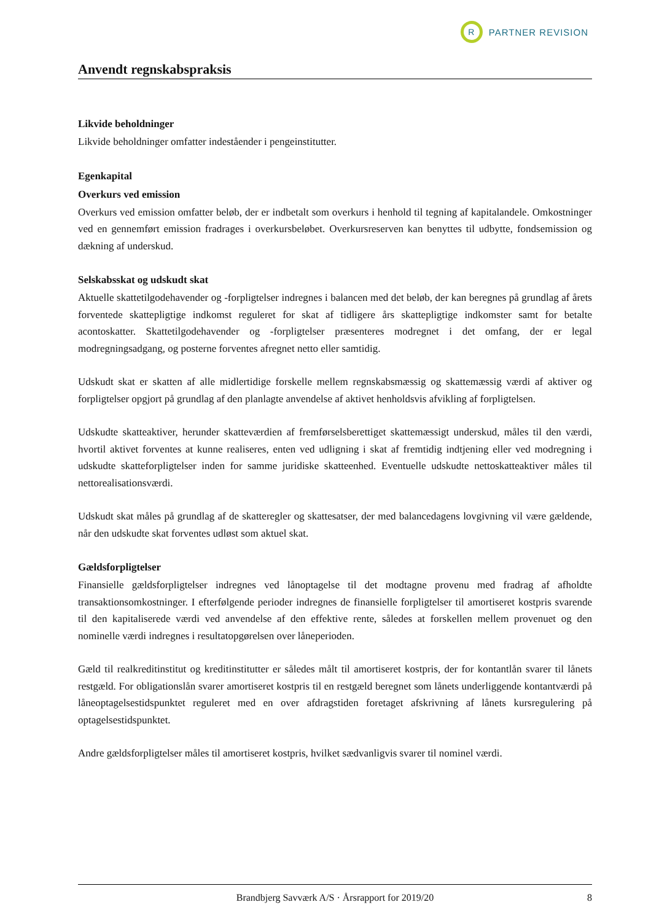R
PARTNER REVISION
Anvendt regnskabspraksis
Likvide beholdninger
Likvide beholdninger omfatter indeståender i pengeinstitutter.
Egenkapital
Overkurs ved emission
Overkurs ved emission omfatter beløb, der er indbetalt som overkurs i henhold til tegning af kapitalandele. Omkostninger ved en gennemført emission fradrages i overkursbeløbet. Overkursreserven kan benyttes til udbytte, fondsemission og dækning af underskud.
Selskabsskat og udskudt skat
Aktuelle skattetilgodehavender og -forpligtelser indregnes i balancen med det beløb, der kan beregnes på grundlag af årets forventede skattepligtige indkomst reguleret for skat af tidligere års skattepligtige indkomster samt for betalte acontoskatter. Skattetilgodehavender og -forpligtelser præsenteres modregnet i det omfang, der er legal modregningsadgang, og posterne forventes afregnet netto eller samtidig.
Udskudt skat er skatten af alle midlertidige forskelle mellem regnskabsmæssig og skattemæssig værdi af aktiver og forpligtelser opgjort på grundlag af den planlagte anvendelse af aktivet henholdsvis afvikling af forpligtelsen.
Udskudte skatteaktiver, herunder skatteværdien af fremførselsberettiget skattemæssigt underskud, måles til den værdi, hvortil aktivet forventes at kunne realiseres, enten ved udligning i skat af fremtidig indtjening eller ved modregning i udskudte skatteforpligtelser inden for samme juridiske skatteenhed. Eventuelle udskudte nettoskatteaktiver måles til nettorealisationsværdi.
Udskudt skat måles på grundlag af de skatteregler og skattesatser, der med balancedagens lovgivning vil være gældende, når den udskudte skat forventes udløst som aktuel skat.
Gældsforpligtelser
Finansielle gældsforpligtelser indregnes ved lånoptagelse til det modtagne provenu med fradrag af afholdte transaktionsomkostninger. I efterfølgende perioder indregnes de finansielle forpligtelser til amortiseret kostpris svarende til den kapitaliserede værdi ved anvendelse af den effektive rente, således at forskellen mellem provenuet og den nominelle værdi indregnes i resultatopgørelsen over låneperioden.
Gæld til realkreditinstitut og kreditinstitutter er således målt til amortiseret kostpris, der for kontantlån svarer til lånets restgæld. For obligationslån svarer amortiseret kostpris til en restgæld beregnet som lånets underliggende kontantværdi på låneoptagelsestidspunktet reguleret med en over afdragstiden foretaget afskrivning af lånets kursregulering på optagelsestidspunktet.
Andre gældsforpligtelser måles til amortiseret kostpris, hvilket sædvanligvis svarer til nominel værdi.
Brandbjerg Savværk A/S · Årsrapport for 2019/20 8